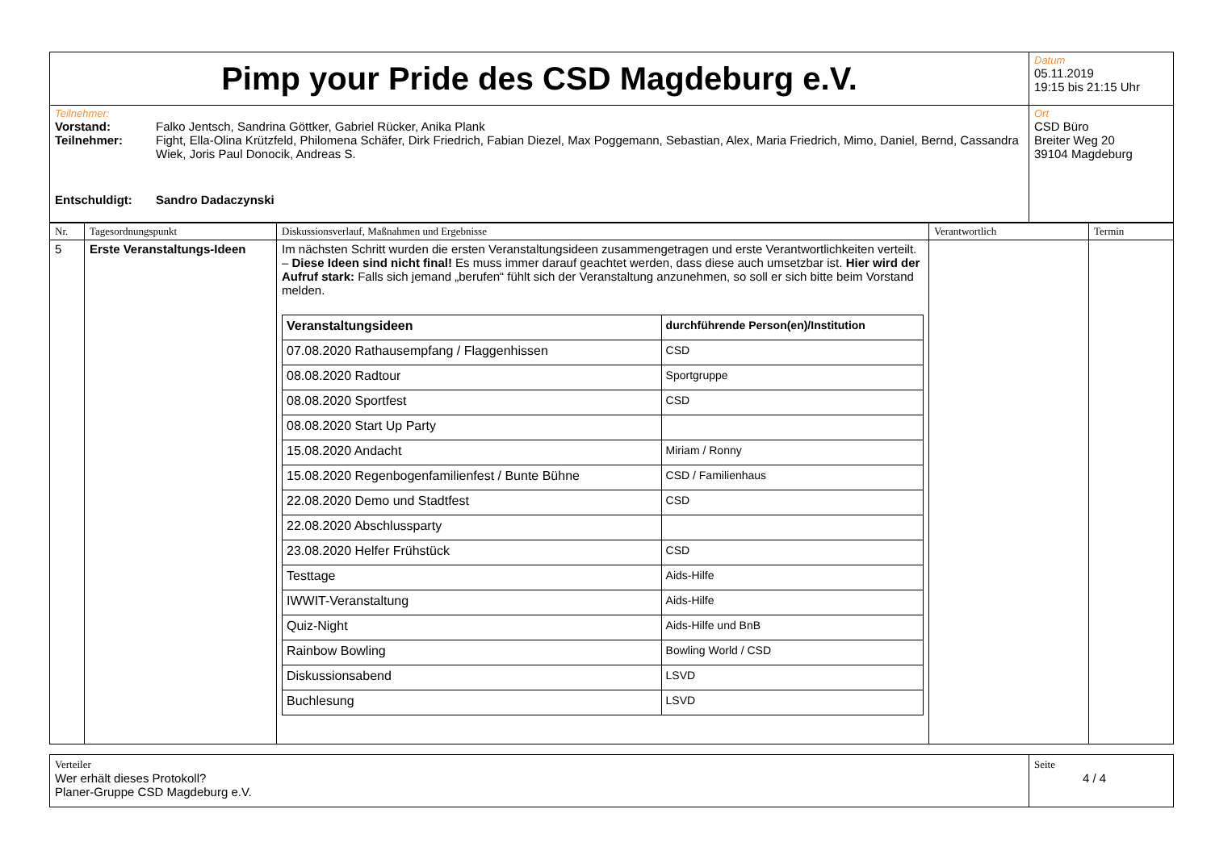| Pimp your Pride des CSD Magdeburg e.V. | Datum 05.11.2019 19:15 bis 21:15 Uhr |
| Teilnehmer: / Vorstand: / Falko Jentsch, Sandrina Göttker, Gabriel Rücker, Anika Plank / / Teilnehmer: / Fight, Ella-Olina Krützfeld, Philomena Schäfer, Dirk Friedrich, Fabian Diezel, Max Poggemann, Sebastian, Alex, Maria Friedrich, Mimo, Daniel, Bernd, Cassandra Wiek, Joris Paul Donocik, Andreas S. / / Entschuldigt: / Sandro Dadaczynski / | Ort CSD Büro Breiter Weg 20 39104 Magdeburg |
| Nr. | Tagesordnungspunkt | Diskussionsverlauf, Maßnahmen und Ergebnisse | Verantwortlich | Termin |
| --- | --- | --- | --- | --- |
| 5 | Erste Veranstaltungs-Ideen | Im nächsten Schritt wurden die ersten Veranstaltungsideen zusammengetragen und erste Verantwortlichkeiten verteilt. – Diese Ideen sind nicht final! Es muss immer darauf geachtet werden, dass diese auch umsetzbar ist. Hier wird der Aufruf stark: Falls sich jemand „berufen“ fühlt sich der Veranstaltung anzunehmen, so soll er sich bitte beim Vorstand melden. / Veranstaltungsideen / durchführende Person(en)/Institution / / 07.08.2020 Rathausempfang / Flaggenhissen / CSD / / 08.08.2020 Radtour / Sportgruppe / / 08.08.2020 Sportfest / CSD / / 08.08.2020 Start Up Party / / / 15.08.2020 Andacht / Miriam / Ronny / / 15.08.2020 Regenbogenfamilienfest / Bunte Bühne / CSD / Familienhaus / / 22.08.2020 Demo und Stadtfest / CSD / / 22.08.2020 Abschlussparty / / / 23.08.2020 Helfer Frühstück / CSD / / Testtage / Aids-Hilfe / / IWWIT-Veranstaltung / Aids-Hilfe / / Quiz-Night / Aids-Hilfe und BnB / / Rainbow Bowling / Bowling World / CSD / / Diskussionsabend / LSVD / / Buchlesung / LSVD / | | |
| Verteiler Wer erhält dieses Protokoll? Planer-Gruppe CSD Magdeburg e.V. | Seite 4 / 4 |